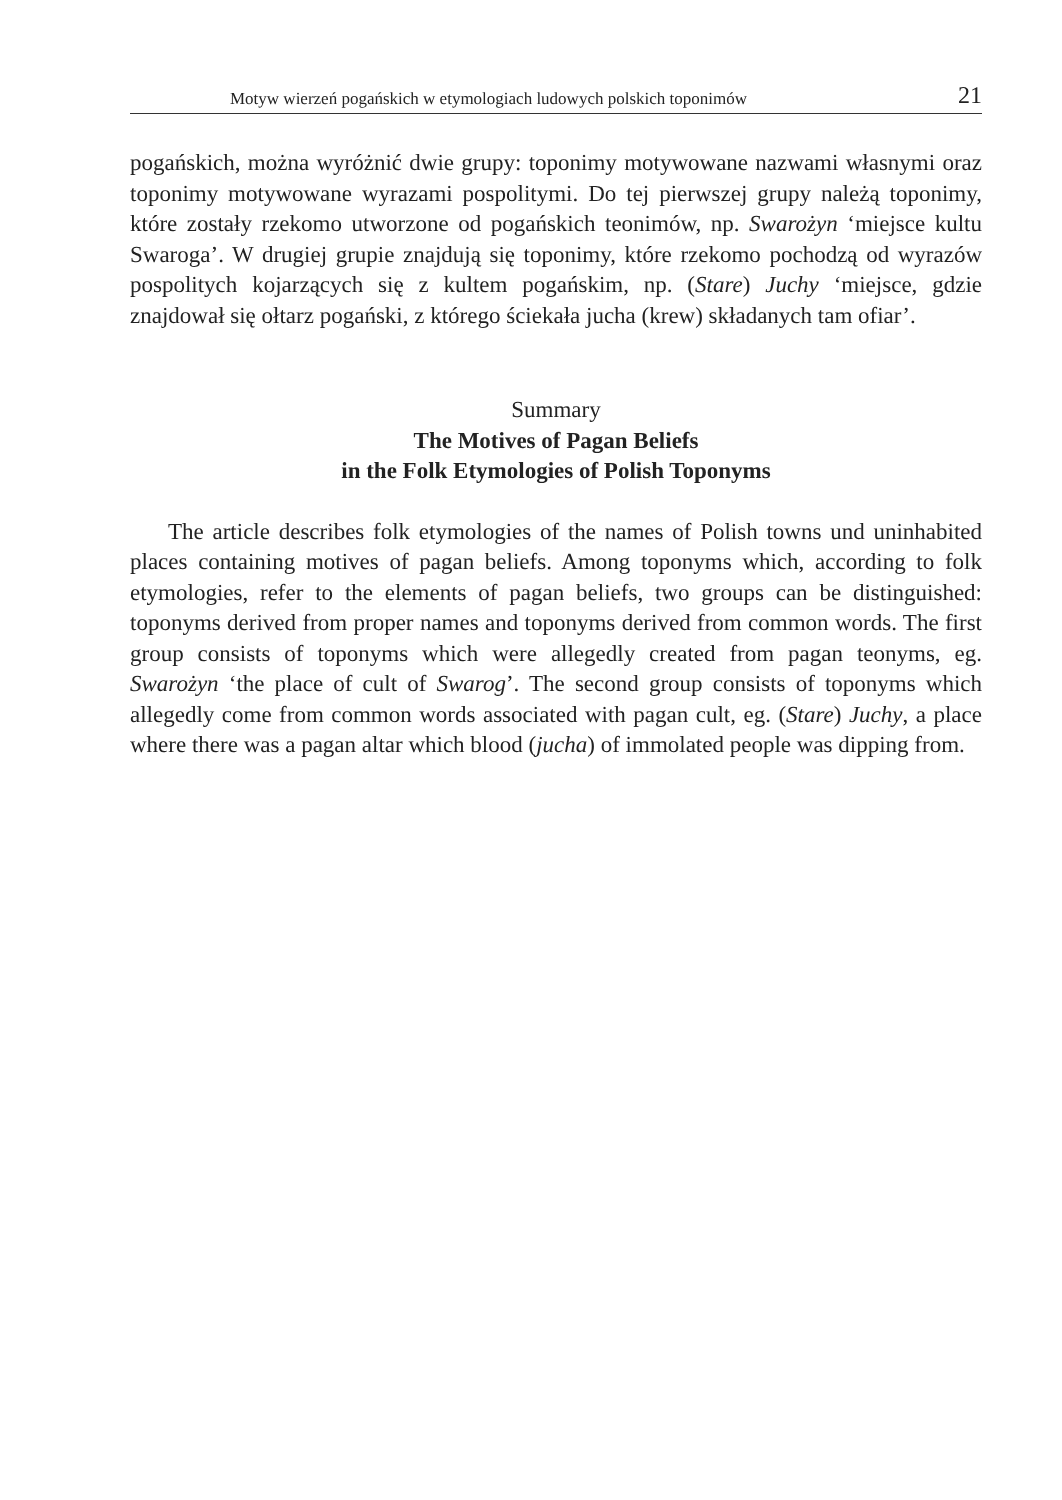Motyw wierzeń pogańskich w etymologiach ludowych polskich toponimów 21
pogańskich, można wyróżnić dwie grupy: toponimy motywowane nazwami własnymi oraz toponimy motywowane wyrazami pospolitymi. Do tej pierwszej grupy należą toponimy, które zostały rzekomo utworzone od pogańskich teonimów, np. Swarożyn ‘miejsce kultu Swaroga’. W drugiej grupie znajdują się toponimy, które rzekomo pochodzą od wyrazów pospolitych kojarzących się z kultem pogańskim, np. (Stare) Juchy ‘miejsce, gdzie znajdował się ołtarz pogański, z którego ściekała jucha (krew) składanych tam ofiar’.
Summary
The Motives of Pagan Beliefs
in the Folk Etymologies of Polish Toponyms
The article describes folk etymologies of the names of Polish towns und uninhabited places containing motives of pagan beliefs. Among toponyms which, according to folk etymologies, refer to the elements of pagan beliefs, two groups can be distinguished: toponyms derived from proper names and toponyms derived from common words. The first group consists of toponyms which were allegedly created from pagan teonyms, eg. Swarożyn ‘the place of cult of Swarog’. The second group consists of toponyms which allegedly come from common words associated with pagan cult, eg. (Stare) Juchy, a place where there was a pagan altar which blood (jucha) of immolated people was dipping from.